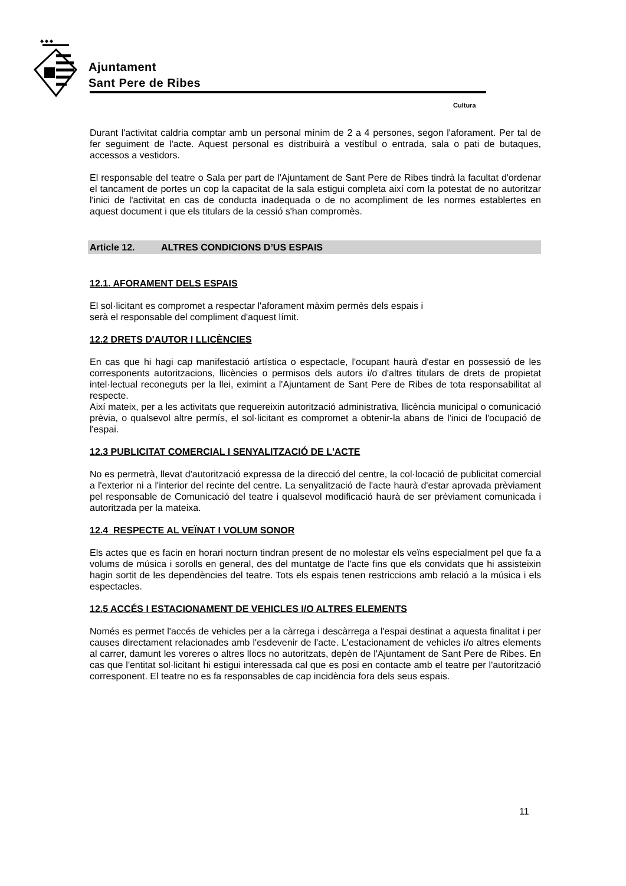◆ ◆ ◆
Ajuntament
Sant Pere de Ribes
Cultura
Durant l'activitat caldria comptar amb un personal mínim de 2 a 4 persones, segon l'aforament. Per tal de fer seguiment de l'acte. Aquest personal es distribuirà a vestíbul o entrada, sala o pati de butaques, accessos a vestidors.
El responsable del teatre o Sala per part de l'Ajuntament de Sant Pere de Ribes tindrà la facultat d'ordenar el tancament de portes un cop la capacitat de la sala estigui completa així com la potestat de no autoritzar l'inici de l'activitat en cas de conducta inadequada o de no acompliment de les normes establertes en aquest document i que els titulars de la cessió s'han compromès.
Article 12. ALTRES CONDICIONS D’US ESPAIS
12.1. AFORAMENT DELS ESPAIS
El sol·licitant es compromet a respectar l'aforament màxim permès dels espais i
serà el responsable del compliment d'aquest límit.
12.2 DRETS D'AUTOR I LLICÈNCIES
En cas que hi hagi cap manifestació artística o espectacle, l'ocupant haurà d'estar en possessió de les corresponents autoritzacions, llicències o permisos dels autors i/o d'altres titulars de drets de propietat intel·lectual reconeguts per la llei, eximint a l'Ajuntament de Sant Pere de Ribes de tota responsabilitat al respecte.
Així mateix, per a les activitats que requereixin autorització administrativa, llicència municipal o comunicació prèvia, o qualsevol altre permís, el sol·licitant es compromet a obtenir-la abans de l'inici de l'ocupació de l'espai.
12.3 PUBLICITAT COMERCIAL I SENYALITZACIÓ DE L'ACTE
No es permetrà, llevat d'autorització expressa de la direcció del centre, la col·locació de publicitat comercial a l'exterior ni a l'interior del recinte del centre. La senyalització de l'acte haurà d'estar aprovada prèviament pel responsable de Comunicació del teatre i qualsevol modificació haurà de ser prèviament comunicada i autoritzada per la mateixa.
12.4 RESPECTE AL VEÏNAT I VOLUM SONOR
Els actes que es facin en horari nocturn tindran present de no molestar els veïns especialment pel que fa a volums de música i sorolls en general, des del muntatge de l'acte fins que els convidats que hi assisteixin hagin sortit de les dependències del teatre. Tots els espais tenen restriccions amb relació a la música i els espectacles.
12.5 ACCÉS I ESTACIONAMENT DE VEHICLES I/O ALTRES ELEMENTS
Només es permet l'accés de vehicles per a la càrrega i descàrrega a l'espai destinat a aquesta finalitat i per causes directament relacionades amb l'esdevenir de l'acte. L'estacionament de vehicles i/o altres elements al carrer, damunt les voreres o altres llocs no autoritzats, depèn de l'Ajuntament de Sant Pere de Ribes. En cas que l'entitat sol·licitant hi estigui interessada cal que es posi en contacte amb el teatre per l'autorització corresponent. El teatre no es fa responsables de cap incidència fora dels seus espais.
11